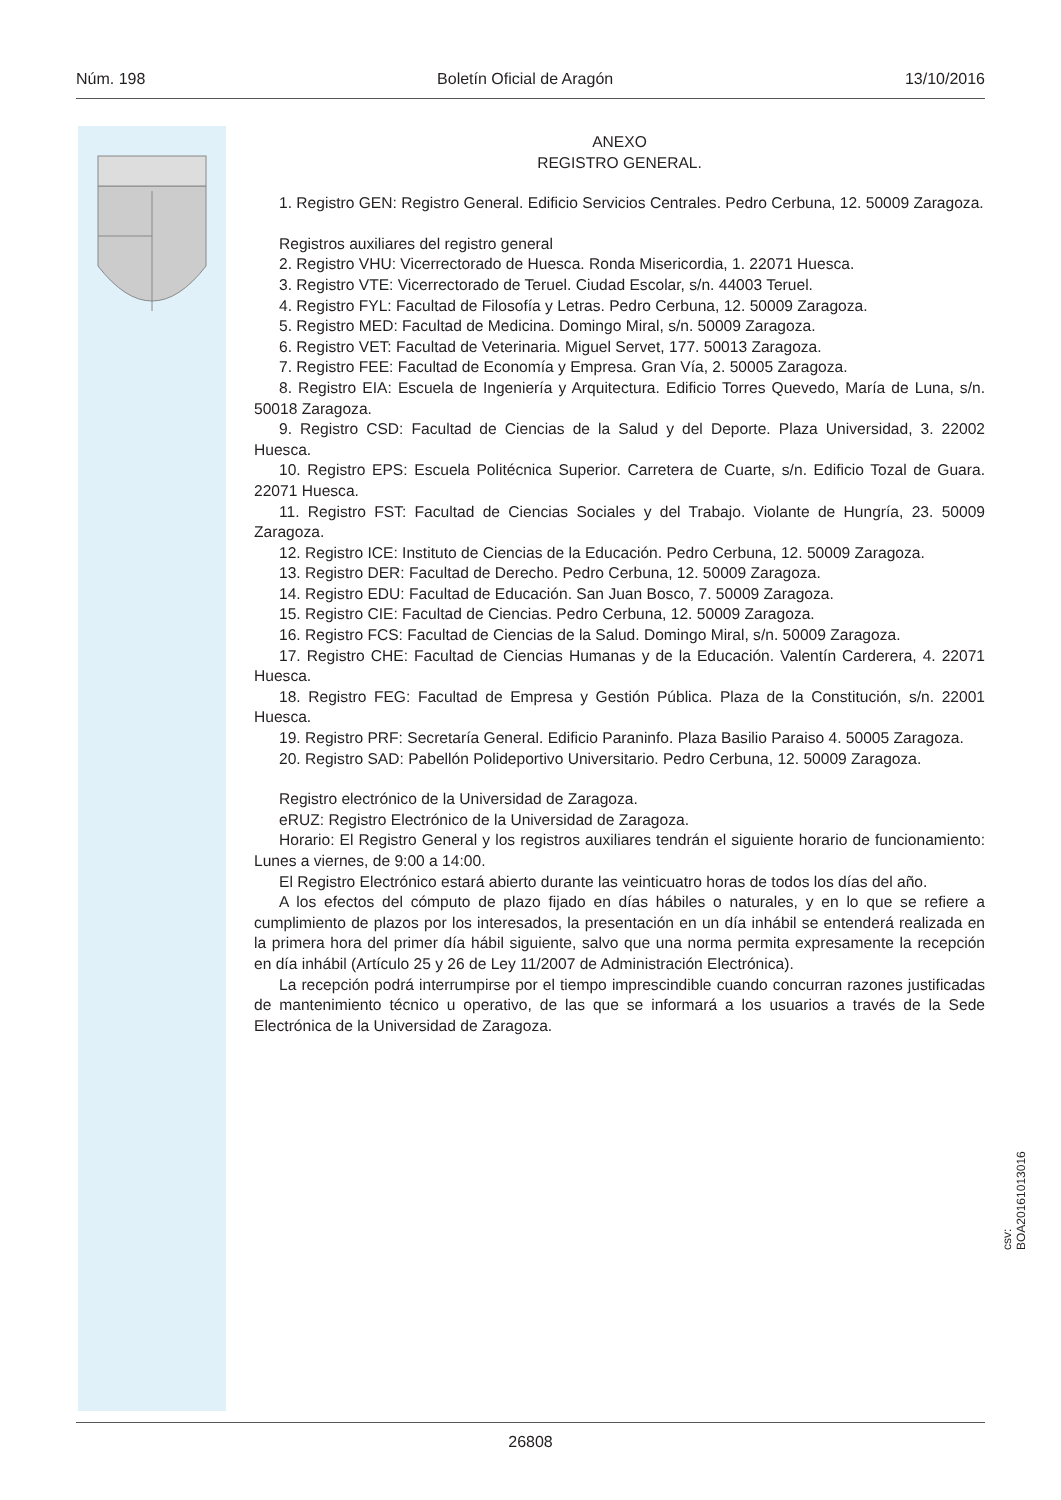Núm. 198 Boletín Oficial de Aragón 13/10/2016
ANEXO
REGISTRO GENERAL.
1. Registro GEN: Registro General. Edificio Servicios Centrales. Pedro Cerbuna, 12. 50009 Zaragoza.
Registros auxiliares del registro general
2. Registro VHU: Vicerrectorado de Huesca. Ronda Misericordia, 1. 22071 Huesca.
3. Registro VTE: Vicerrectorado de Teruel. Ciudad Escolar, s/n. 44003 Teruel.
4. Registro FYL: Facultad de Filosofía y Letras. Pedro Cerbuna, 12. 50009 Zaragoza.
5. Registro MED: Facultad de Medicina. Domingo Miral, s/n. 50009 Zaragoza.
6. Registro VET: Facultad de Veterinaria. Miguel Servet, 177. 50013 Zaragoza.
7. Registro FEE: Facultad de Economía y Empresa. Gran Vía, 2. 50005 Zaragoza.
8. Registro EIA: Escuela de Ingeniería y Arquitectura. Edificio Torres Quevedo, María de Luna, s/n. 50018 Zaragoza.
9. Registro CSD: Facultad de Ciencias de la Salud y del Deporte. Plaza Universidad, 3. 22002 Huesca.
10. Registro EPS: Escuela Politécnica Superior. Carretera de Cuarte, s/n. Edificio Tozal de Guara. 22071 Huesca.
11. Registro FST: Facultad de Ciencias Sociales y del Trabajo. Violante de Hungría, 23. 50009 Zaragoza.
12. Registro ICE: Instituto de Ciencias de la Educación. Pedro Cerbuna, 12. 50009 Zaragoza.
13. Registro DER: Facultad de Derecho. Pedro Cerbuna, 12. 50009 Zaragoza.
14. Registro EDU: Facultad de Educación. San Juan Bosco, 7. 50009 Zaragoza.
15. Registro CIE: Facultad de Ciencias. Pedro Cerbuna, 12. 50009 Zaragoza.
16. Registro FCS: Facultad de Ciencias de la Salud. Domingo Miral, s/n. 50009 Zaragoza.
17. Registro CHE: Facultad de Ciencias Humanas y de la Educación. Valentín Carderera, 4. 22071 Huesca.
18. Registro FEG: Facultad de Empresa y Gestión Pública. Plaza de la Constitución, s/n. 22001 Huesca.
19. Registro PRF: Secretaría General. Edificio Paraninfo. Plaza Basilio Paraiso 4. 50005 Zaragoza.
20. Registro SAD: Pabellón Polideportivo Universitario. Pedro Cerbuna, 12. 50009 Zaragoza.
Registro electrónico de la Universidad de Zaragoza.
eRUZ: Registro Electrónico de la Universidad de Zaragoza.
Horario: El Registro General y los registros auxiliares tendrán el siguiente horario de funcionamiento: Lunes a viernes, de 9:00 a 14:00.
El Registro Electrónico estará abierto durante las veinticuatro horas de todos los días del año.
A los efectos del cómputo de plazo fijado en días hábiles o naturales, y en lo que se refiere a cumplimiento de plazos por los interesados, la presentación en un día inhábil se entenderá realizada en la primera hora del primer día hábil siguiente, salvo que una norma permita expresamente la recepción en día inhábil (Artículo 25 y 26 de Ley 11/2007 de Administración Electrónica).
La recepción podrá interrumpirse por el tiempo imprescindible cuando concurran razones justificadas de mantenimiento técnico u operativo, de las que se informará a los usuarios a través de la Sede Electrónica de la Universidad de Zaragoza.
csv: BOA20161013016
26808